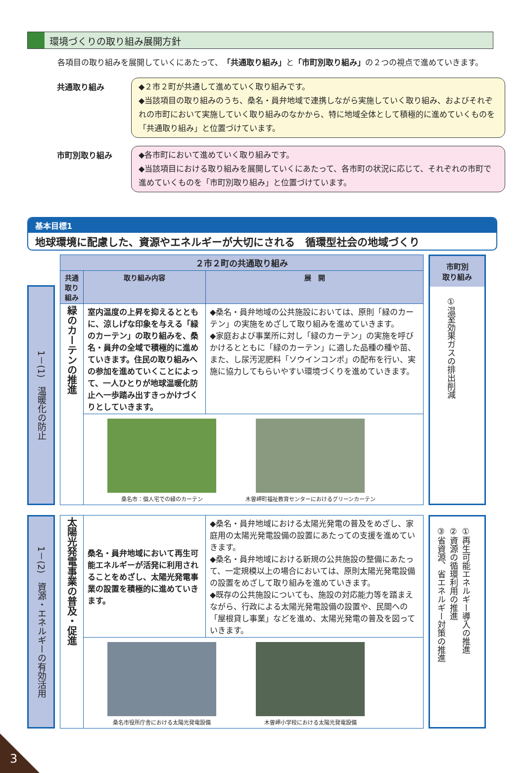環境づくりの取り組み展開方針
各項目の取り組みを展開していくにあたって、「共通取り組み」と「市町別取り組み」の２つの視点で進めていきます。
共通取り組み
◆２市２町が共通して進めていく取り組みです。
◆当該項目の取り組みのうち、桑名・員弁地域で連携しながら実施していく取り組み、およびそれぞれの市町において実施していく取り組みのなかから、特に地域全体として積極的に進めていくものを「共通取り組み」と位置づけています。
市町別取り組み
◆各市町において進めていく取り組みです。
◆当該項目における取り組みを展開していくにあたって、各市町の状況に応じて、それぞれの市町で進めていくものを「市町別取り組み」と位置づけています。
基本目標1
地球環境に配慮した、資源やエネルギーが大切にされる　循環型社会の地域づくり
1－(1)　温暖化の防止
| ２市２町の共通取り組み | | |
| --- | --- | --- |
| 共通 取り組み | 取り組み内容 | 展 開 |
| 緑のカーテンの推進 | 室内温度の上昇を抑えるとともに、涼しげな印象を与える「緑のカーテン」の取り組みを、桑名・員弁の全域で積極的に進めていきます。住民の取り組みへの参加を進めていくことによって、一人ひとりが地球温暖化防止へ一歩踏み出すきっかけづくりとしていきます。 | ◆桑名・員弁地域の公共施設においては、原則「緑のカーテン」の実施をめざして取り組みを進めていきます。 ◆家庭および事業所に対し「緑のカーテン」の実施を呼びかけるとともに「緑のカーテン」に適した品種の種や苗、また、し尿汚泥肥料「ソウインコンポ」の配布を行い、実施に協力してもらいやすい環境づくりを進めていきます。 |
| | 桑名市：個人宅での緑のカーテン 木曽岬町福祉教育センターにおけるグリーンカーテン | |
市町別
取り組み
①温室効果ガスの排出削減
1－(2)　資源・エネルギーの有効活用
| 太陽光発電事業の普及・促進 | 桑名・員弁地域において再生可能エネルギーが活発に利用されることをめざし、太陽光発電事業の設置を積極的に進めていきます。 | ◆桑名・員弁地域における太陽光発電の普及をめざし、家庭用の太陽光発電設備の設置にあたっての支援を進めていきます。 ◆桑名・員弁地域における新規の公共施設の整備にあたって、一定規模以上の場合においては、原則太陽光発電設備の設置をめざして取り組みを進めていきます。 ◆既存の公共施設についても、施設の対応能力等を踏まえながら、行政による太陽光発電設備の設置や、民間への「屋根貸し事業」などを進め、太陽光発電の普及を図っていきます。 |
| | 桑名市役所庁舎における太陽光発電設備 木曽岬小学校における太陽光発電設備 | |
①再生可能エネルギー導入の推進
②資源の循環利用の推進
③省資源、省エネルギー対策の推進
3